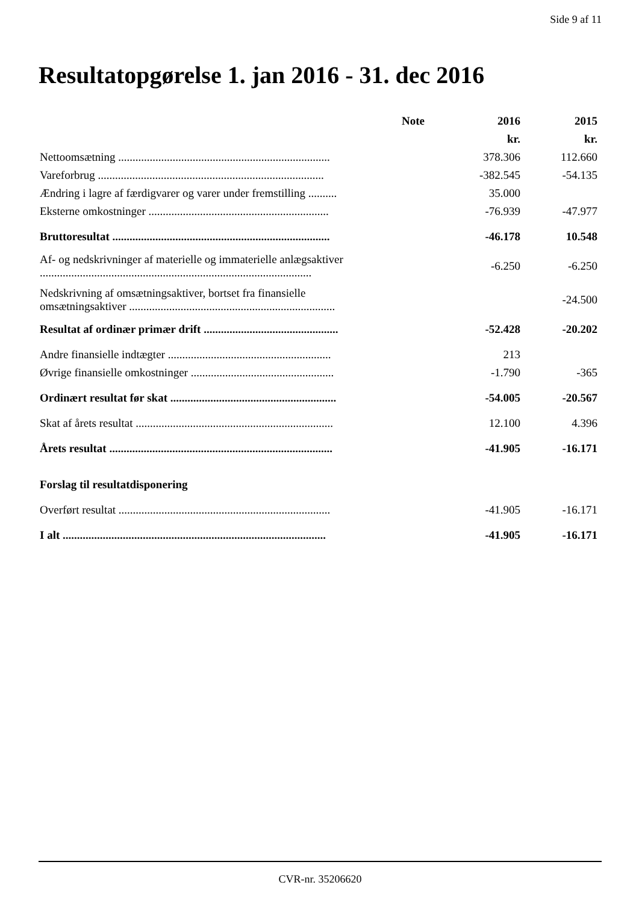Side 9 af 11
Resultatopgørelse 1. jan 2016 - 31. dec 2016
| | Note | 2016 | 2015 |
| --- | --- | --- | --- |
| | | kr. | kr. |
| Nettoomsætning .......................................................................... | | 378.306 | 112.660 |
| Vareforbrug ............................................................................... | | -382.545 | -54.135 |
| Ændring i lagre af færdigvarer og varer under fremstilling .......... | | 35.000 | |
| Eksterne omkostninger ............................................................... | | -76.939 | -47.977 |
| Bruttoresultat ............................................................................ | | -46.178 | 10.548 |
| Af- og nedskrivninger af materielle og immaterielle anlægsaktiver ............................................................................................... | | -6.250 | -6.250 |
| Nedskrivning af omsætningsaktiver, bortset fra finansielle omsætningsaktiver ........................................................................ | | | -24.500 |
| Resultat af ordinær primær drift ............................................... | | -52.428 | -20.202 |
| Andre finansielle indtægter ......................................................... | | 213 | |
| Øvrige finansielle omkostninger .................................................. | | -1.790 | -365 |
| Ordinært resultat før skat .......................................................... | | -54.005 | -20.567 |
| Skat af årets resultat ..................................................................... | | 12.100 | 4.396 |
| Årets resultat .............................................................................. | | -41.905 | -16.171 |
| Forslag til resultatdisponering | | | |
| Overført resultat .......................................................................... | | -41.905 | -16.171 |
| I alt ............................................................................................ | | -41.905 | -16.171 |
CVR-nr. 35206620